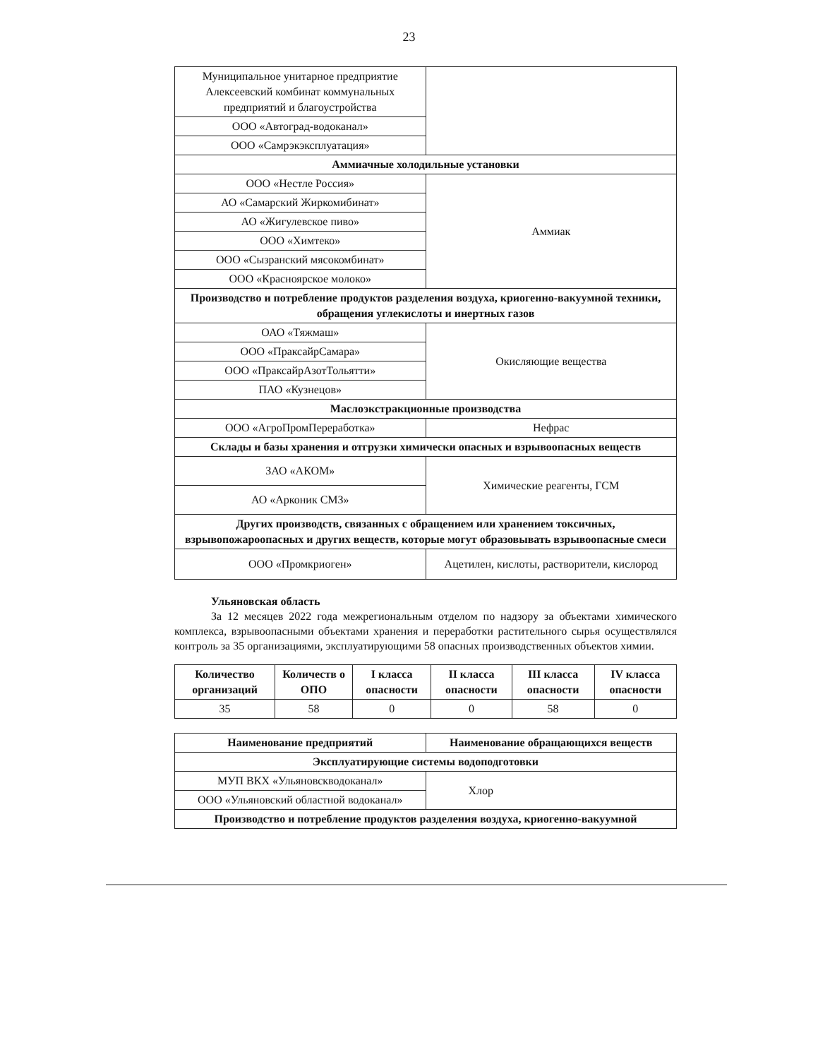23
| Муниципальное унитарное предприятие Алексеевский комбинат коммунальных предприятий и благоустройства | |
| ООО «Автоград-водоканал» | |
| ООО «Самрэкэксплуатация» | |
| Аммиачные холодильные установки | |
| ООО «Нестле Россия» | Аммиак |
| АО «Самарский Жиркомибинат» | |
| АО «Жигулевское пиво» | |
| ООО «Химтеко» | |
| ООО «Сызранский мясокомбинат» | |
| ООО «Красноярское молоко» | |
| Производство и потребление продуктов разделения воздуха, криогенно-вакуумной техники, обращения углекислоты и инертных газов | |
| ОАО «Тяжмаш» | Окисляющие вещества |
| ООО «ПраксайрСамара» | |
| ООО «ПраксайрАзотТольятти» | |
| ПАО «Кузнецов» | |
| Маслоэкстракционные производства | |
| ООО «АгроПромПереработка» | Нефрас |
| Склады и базы хранения и отгрузки химически опасных и взрывоопасных веществ | |
| ЗАО «АКОМ» | Химические реагенты, ГСМ |
| АО «Арконик СМЗ» | |
| Других производств, связанных с обращением или хранением токсичных, взрывопожароопасных и других веществ, которые могут образовывать взрывоопасные смеси | |
| ООО «Промкриоген» | Ацетилен, кислоты, растворители, кислород |
Ульяновская область
За 12 месяцев 2022 года межрегиональным отделом по надзору за объектами химического комплекса, взрывоопасными объектами хранения и переработки растительного сырья осуществлялся контроль за 35 организациями, эксплуатирующими 58 опасных производственных объектов химии.
| Количество организаций | Количеств о ОПО | I класса опасности | II класса опасности | III класса опасности | IV класса опасности |
| --- | --- | --- | --- | --- | --- |
| 35 | 58 | 0 | 0 | 58 | 0 |
| Наименование предприятий | Наименование обращающихся веществ |
| --- | --- |
| Эксплуатирующие системы водоподготовки | |
| МУП ВКХ «Ульяновскводоканал» | Хлор |
| ООО «Ульяновский областной водоканал» | |
| Производство и потребление продуктов разделения воздуха, криогенно-вакуумной | |